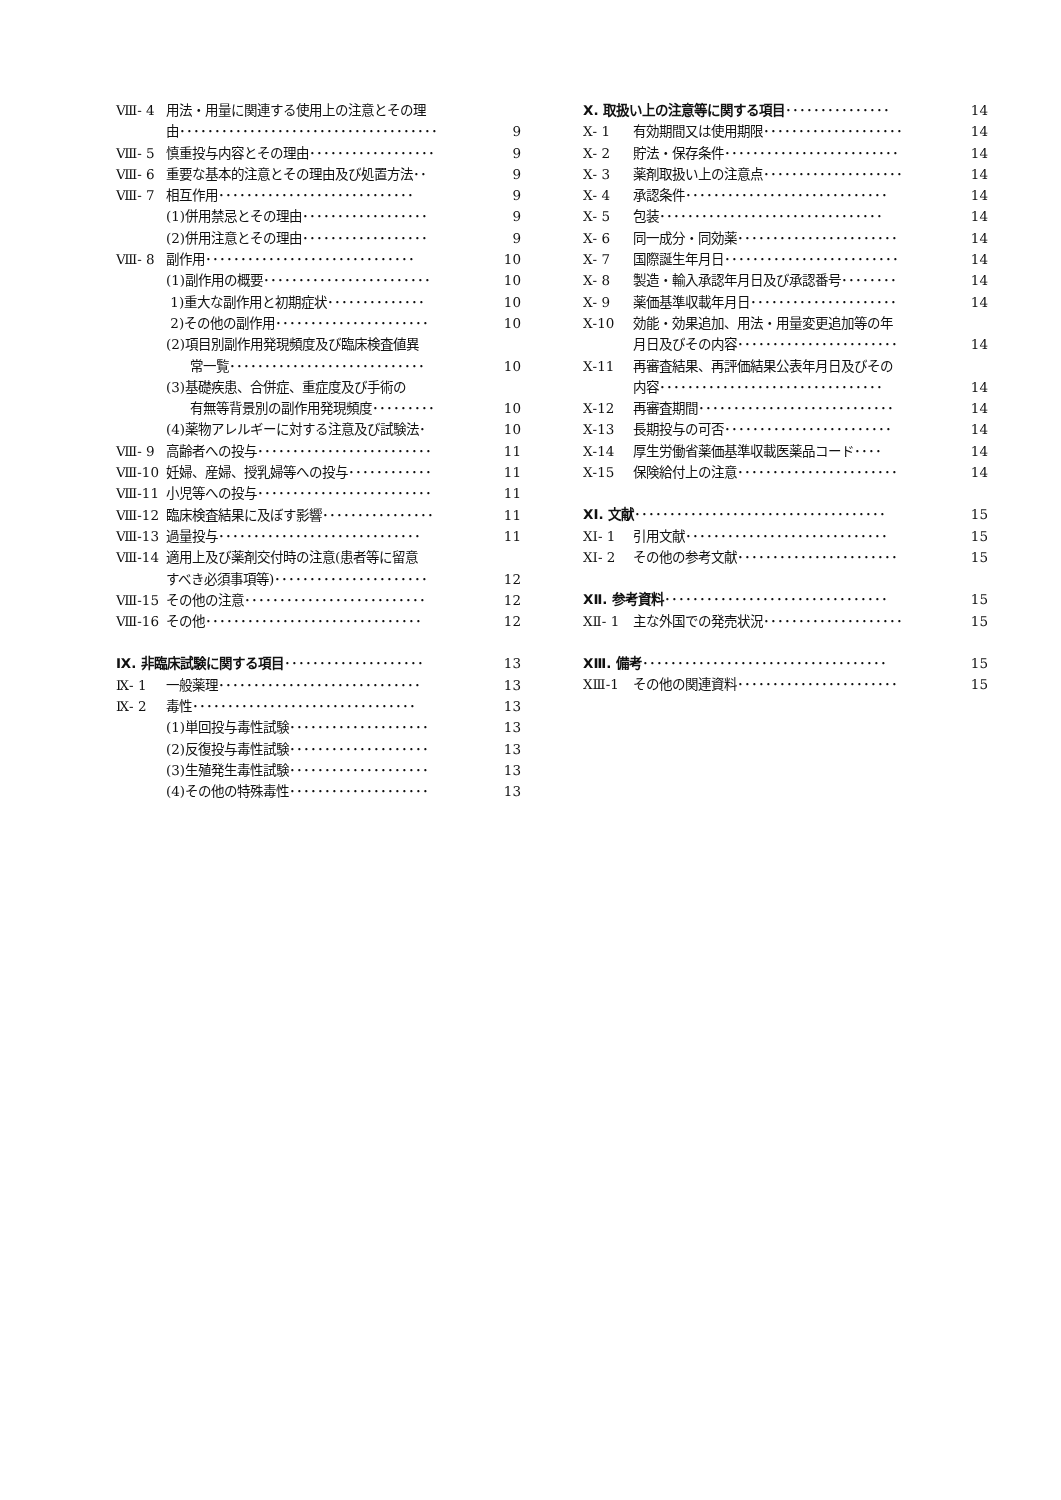Ⅷ- 4 用法・用量に関連する使用上の注意とその理
由･････････････････････････････････････ 9
Ⅷ- 5 慎重投与内容とその理由･･････････････････ 9
Ⅷ- 6 重要な基本的注意とその理由及び処置方法･･ 9
Ⅷ- 7 相互作用････････････････････････････ 9
(1)併用禁忌とその理由･･････････････････ 9
(2)併用注意とその理由･･････････････････ 9
Ⅷ- 8 副作用･･････････････････････････････ 10
(1)副作用の概要････････････････････････ 10
1)重大な副作用と初期症状･･････････････ 10
2)その他の副作用･･････････････････････ 10
(2)項目別副作用発現頻度及び臨床検査値異
常一覧････････････････････････････ 10
(3)基礎疾患、合併症、重症度及び手術の
有無等背景別の副作用発現頻度･････････ 10
(4)薬物アレルギーに対する注意及び試験法･ 10
Ⅷ- 9 高齢者への投与･････････････････････････ 11
Ⅷ-10 妊婦、産婦、授乳婦等への投与････････････ 11
Ⅷ-11 小児等への投与･････････････････････････ 11
Ⅷ-12 臨床検査結果に及ぼす影響････････････････ 11
Ⅷ-13 過量投与･････････････････････････････ 11
Ⅷ-14 適用上及び薬剤交付時の注意(患者等に留意
すべき必須事項等)･･････････････････････ 12
Ⅷ-15 その他の注意･･････････････････････････ 12
Ⅷ-16 その他･･･････････････････････････････ 12
Ⅸ. 非臨床試験に関する項目････････････････････ 13
Ⅸ- 1 一般薬理･････････････････････････････ 13
Ⅸ- 2 毒性････････････････････････････････ 13
(1)単回投与毒性試験････････････････････ 13
(2)反復投与毒性試験････････････････････ 13
(3)生殖発生毒性試験････････････････････ 13
(4)その他の特殊毒性････････････････････ 13
Ⅹ. 取扱い上の注意等に関する項目･･･････････････ 14
Ⅹ- 1 有効期間又は使用期限････････････････････ 14
Ⅹ- 2 貯法・保存条件･････････････････････････ 14
Ⅹ- 3 薬剤取扱い上の注意点････････････････････ 14
Ⅹ- 4 承認条件･････････････････････････････ 14
Ⅹ- 5 包装････････････････････････････････ 14
Ⅹ- 6 同一成分・同効薬･･･････････････････････ 14
Ⅹ- 7 国際誕生年月日･････････････････････････ 14
Ⅹ- 8 製造・輸入承認年月日及び承認番号････････ 14
Ⅹ- 9 薬価基準収載年月日･････････････････････ 14
Ⅹ-10 効能・効果追加、用法・用量変更追加等の年
月日及びその内容･･･････････････････････ 14
Ⅹ-11 再審査結果、再評価結果公表年月日及びその
内容････････････････････････････････ 14
Ⅹ-12 再審査期間････････････････････････････ 14
Ⅹ-13 長期投与の可否････････････････････････ 14
Ⅹ-14 厚生労働省薬価基準収載医薬品コード････ 14
Ⅹ-15 保険給付上の注意･･･････････････････････ 14
ⅩⅠ. 文献････････････････････････････････････ 15
ⅩⅠ- 1 引用文献･････････････････････････････ 15
ⅩⅠ- 2 その他の参考文献･･･････････････････････ 15
ⅩⅡ. 参考資料････････････････････････････････ 15
ⅩⅡ- 1 主な外国での発売状況････････････････････ 15
ⅩⅢ. 備考･･･････････････････････････････････ 15
ⅩⅢ-1 その他の関連資料･･･････････････････････ 15